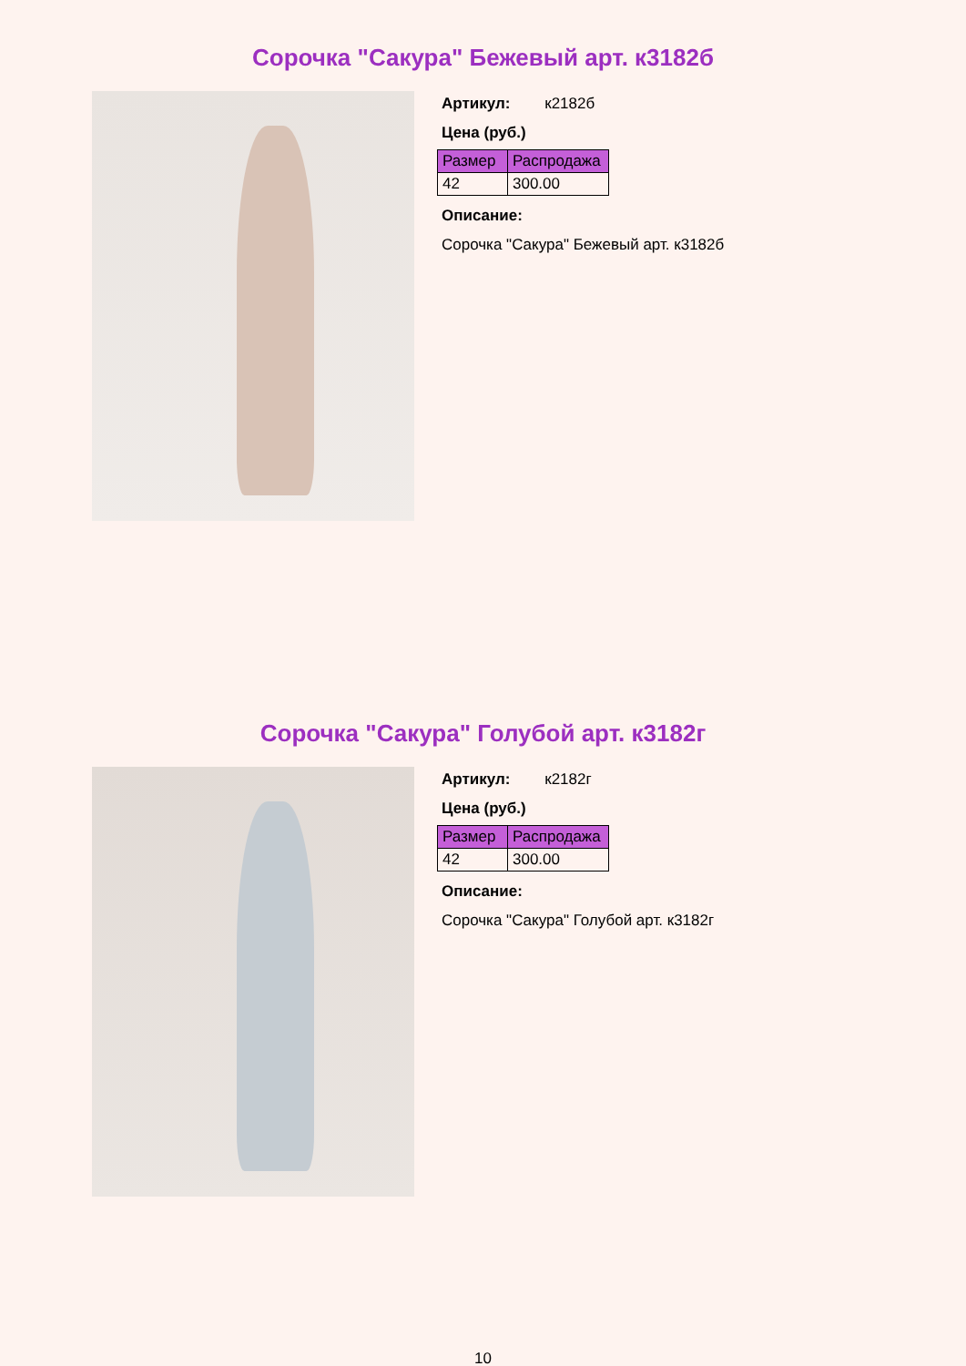Сорочка "Сакура" Бежевый арт. к3182б
Артикул: к2182б
Цена (руб.)
| Размер | Распродажа |
| --- | --- |
| 42 | 300.00 |
Описание:
Сорочка "Сакура" Бежевый арт. к3182б
Сорочка "Сакура" Голубой арт. к3182г
Артикул: к2182г
Цена (руб.)
| Размер | Распродажа |
| --- | --- |
| 42 | 300.00 |
Описание:
Сорочка "Сакура" Голубой арт. к3182г
10